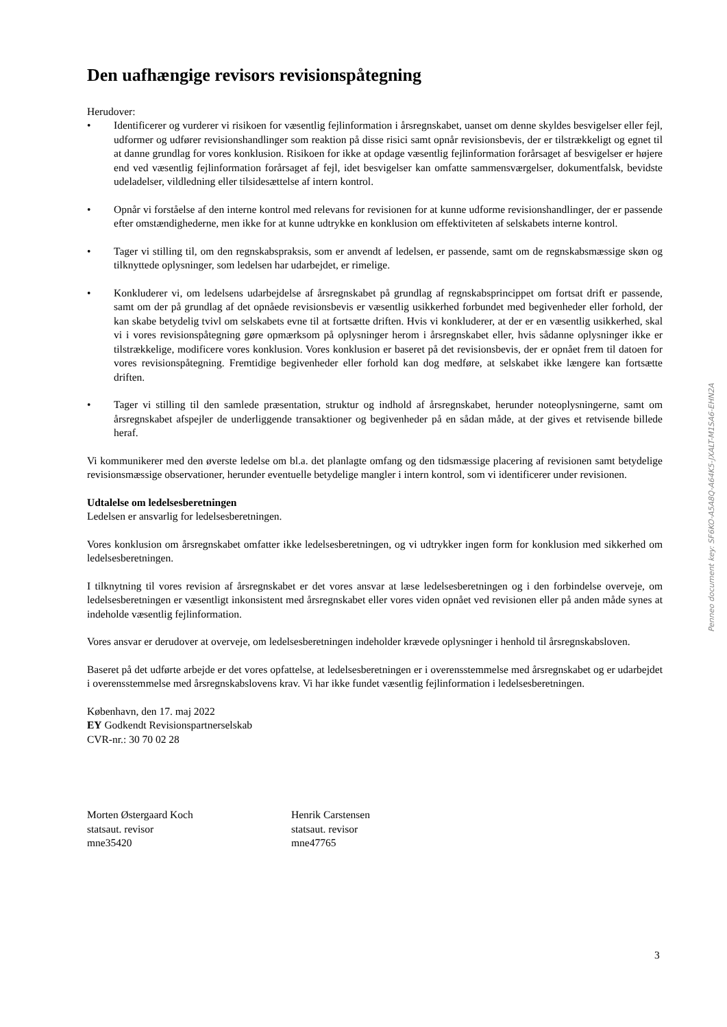Den uafhængige revisors revisionspåtegning
Herudover:
• Identificerer og vurderer vi risikoen for væsentlig fejlinformation i årsregnskabet, uanset om denne skyldes besvigelser eller fejl, udformer og udfører revisionshandlinger som reaktion på disse risici samt opnår revisionsbevis, der er tilstrækkeligt og egnet til at danne grundlag for vores konklusion. Risikoen for ikke at opdage væsentlig fejlinformation forårsaget af besvigelser er højere end ved væsentlig fejlinformation forårsaget af fejl, idet besvigelser kan omfatte sammensværgelser, dokumentfalsk, bevidste udeladelser, vildledning eller tilsidesættelse af intern kontrol.
• Opnår vi forståelse af den interne kontrol med relevans for revisionen for at kunne udforme revisionshandlinger, der er passende efter omstændighederne, men ikke for at kunne udtrykke en konklusion om effektiviteten af selskabets interne kontrol.
• Tager vi stilling til, om den regnskabspraksis, som er anvendt af ledelsen, er passende, samt om de regnskabsmæssige skøn og tilknyttede oplysninger, som ledelsen har udarbejdet, er rimelige.
• Konkluderer vi, om ledelsens udarbejdelse af årsregnskabet på grundlag af regnskabsprincippet om fortsat drift er passende, samt om der på grundlag af det opnåede revisionsbevis er væsentlig usikkerhed forbundet med begivenheder eller forhold, der kan skabe betydelig tvivl om selskabets evne til at fortsætte driften. Hvis vi konkluderer, at der er en væsentlig usikkerhed, skal vi i vores revisionspåtegning gøre opmærksom på oplysninger herom i årsregnskabet eller, hvis sådanne oplysninger ikke er tilstrækkelige, modificere vores konklusion. Vores konklusion er baseret på det revisionsbevis, der er opnået frem til datoen for vores revisionspåtegning. Fremtidige begivenheder eller forhold kan dog medføre, at selskabet ikke længere kan fortsætte driften.
• Tager vi stilling til den samlede præsentation, struktur og indhold af årsregnskabet, herunder noteoplysningerne, samt om årsregnskabet afspejler de underliggende transaktioner og begivenheder på en sådan måde, at der gives et retvisende billede heraf.
Vi kommunikerer med den øverste ledelse om bl.a. det planlagte omfang og den tidsmæssige placering af revisionen samt betydelige revisionsmæssige observationer, herunder eventuelle betydelige mangler i intern kontrol, som vi identificerer under revisionen.
Udtalelse om ledelsesberetningen
Ledelsen er ansvarlig for ledelsesberetningen.
Vores konklusion om årsregnskabet omfatter ikke ledelsesberetningen, og vi udtrykker ingen form for konklusion med sikkerhed om ledelsesberetningen.
I tilknytning til vores revision af årsregnskabet er det vores ansvar at læse ledelsesberetningen og i den forbindelse overveje, om ledelsesberetningen er væsentligt inkonsistent med årsregnskabet eller vores viden opnået ved revisionen eller på anden måde synes at indeholde væsentlig fejlinformation.
Vores ansvar er derudover at overveje, om ledelsesberetningen indeholder krævede oplysninger i henhold til årsregnskabsloven.
Baseret på det udførte arbejde er det vores opfattelse, at ledelsesberetningen er i overensstemmelse med årsregnskabet og er udarbejdet i overensstemmelse med årsregnskabslovens krav. Vi har ikke fundet væsentlig fejlinformation i ledelsesberetningen.
København, den 17. maj 2022
EY Godkendt Revisionspartnerselskab
CVR-nr.: 30 70 02 28
Morten Østergaard Koch
statsaut. revisor
mne35420
Henrik Carstensen
statsaut. revisor
mne47765
Penneo document key: SF6KO-A5A8Q-A64K5-JXALT-M1SA6-EHN2A
3